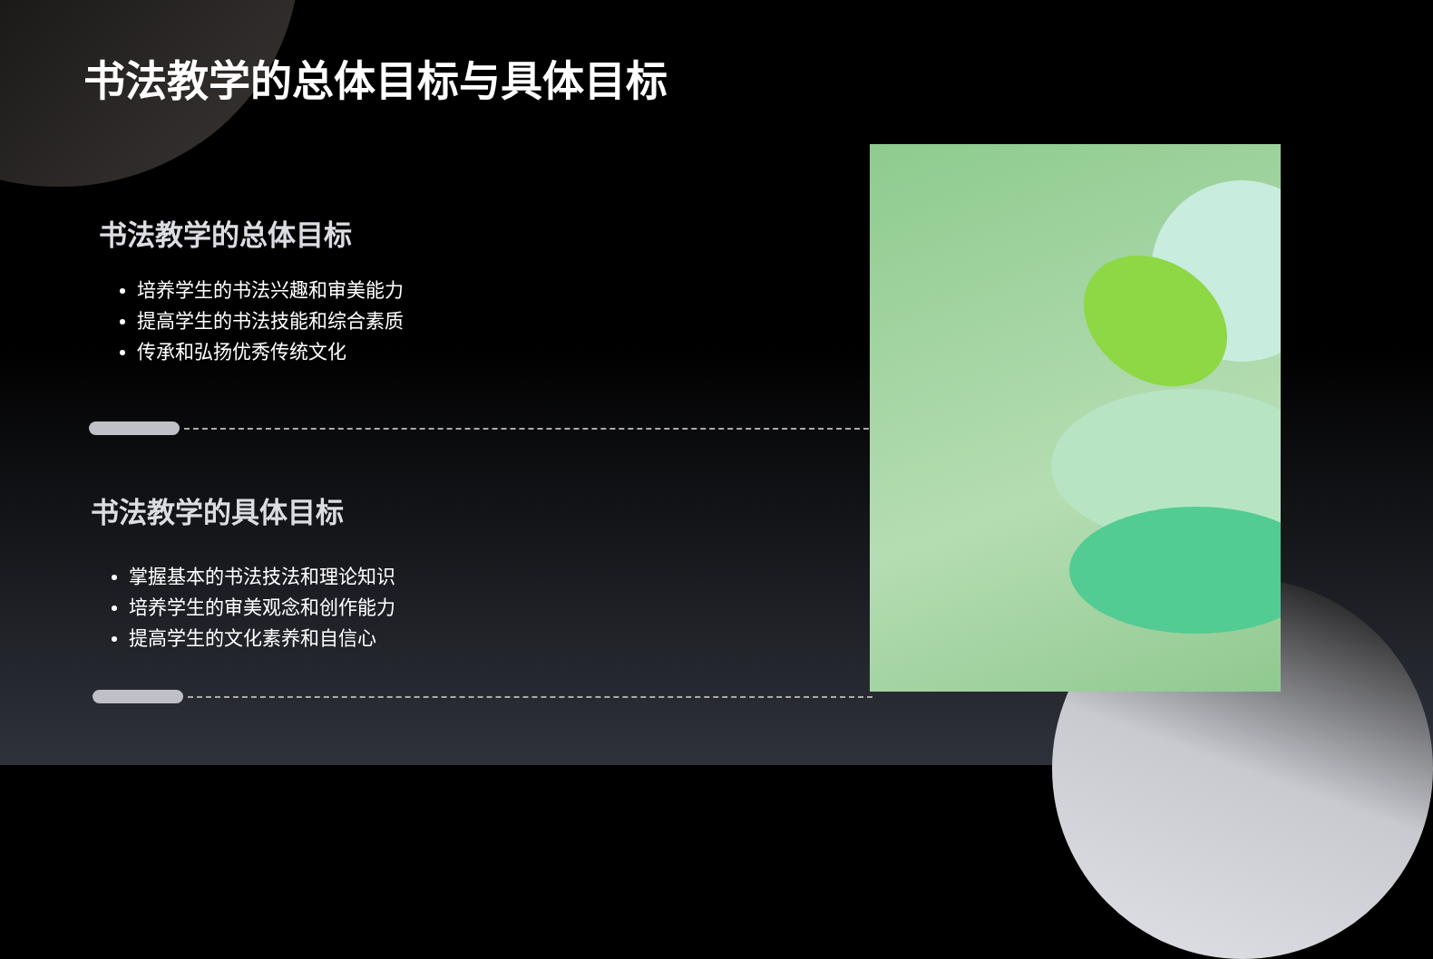书法教学的总体目标与具体目标
书法教学的总体目标
培养学生的书法兴趣和审美能力
提高学生的书法技能和综合素质
传承和弘扬优秀传统文化
书法教学的具体目标
掌握基本的书法技法和理论知识
培养学生的审美观念和创作能力
提高学生的文化素养和自信心